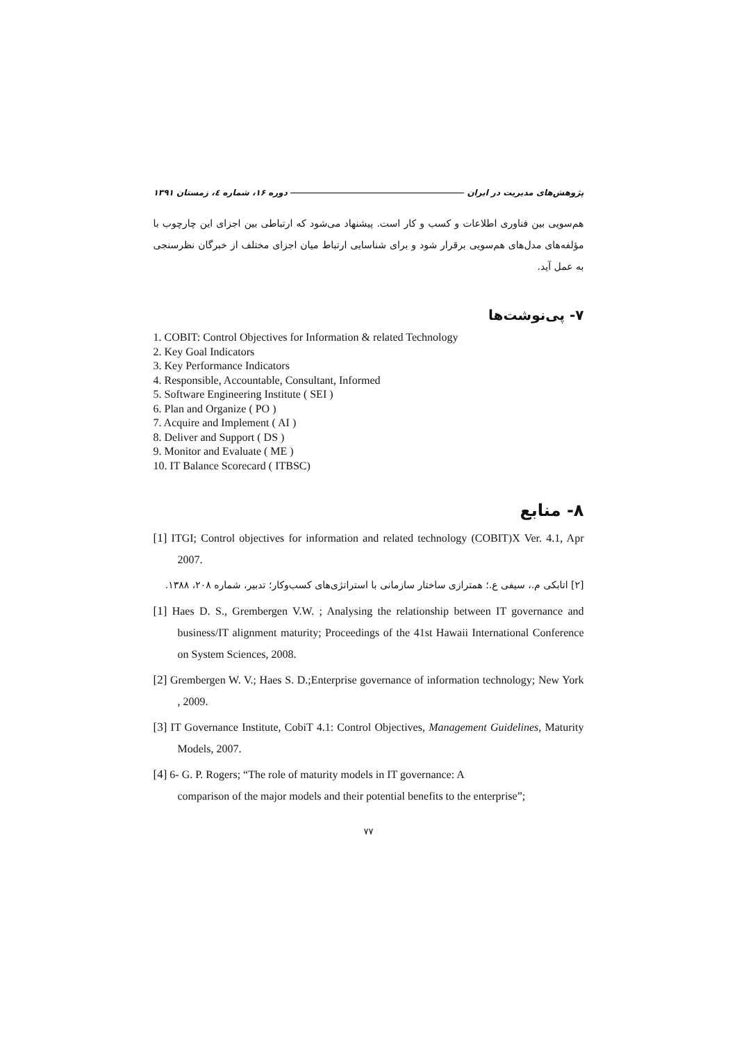پژوهش‌های مدیریت در ایران دوره ۱۶، شماره ٤، زمستان ۱۳۹۱
هم‌سویی بین فناوری اطلاعات و کسب و کار است. پیشنهاد می‌شود که ارتباطی بین اجزای این چارچوب با مؤلفه‌های مدل‌های هم‌سویی برقرار شود و برای شناسایی ارتباط میان اجزای مختلف از خبرگان نظرسنجی به عمل آید.
۷- پی‌نوشت‌ها
1. COBIT: Control Objectives for Information & related Technology
2. Key Goal Indicators
3. Key Performance Indicators
4. Responsible, Accountable, Consultant, Informed
5. Software Engineering Institute ( SEI )
6. Plan and Organize ( PO )
7. Acquire and Implement ( AI )
8. Deliver and Support ( DS )
9. Monitor and Evaluate ( ME )
10. IT Balance Scorecard ( ITBSC)
۸- منابع
[1] ITGI; Control objectives for information and related technology (COBIT)X Ver. 4.1, Apr 2007.
[۲] اتابکی م.، سیفی ع.؛ همترازی ساختار سازمانی با استراتژی‌های کسب‌وکار؛ تدبیر، شماره ۲۰۸، ۱۳۸۸.
[1] Haes D. S., Grembergen V.W. ; Analysing the relationship between IT governance and business/IT alignment maturity; Proceedings of the 41st Hawaii International Conference on System Sciences, 2008.
[2] Grembergen W. V.; Haes S. D.;Enterprise governance of information technology; New York , 2009.
[3] IT Governance Institute, CobiT 4.1: Control Objectives, Management Guidelines, Maturity Models, 2007.
[4] 6- G. P. Rogers; “The role of maturity models in IT governance: A
comparison of the major models and their potential benefits to the enterprise”;
۷۷